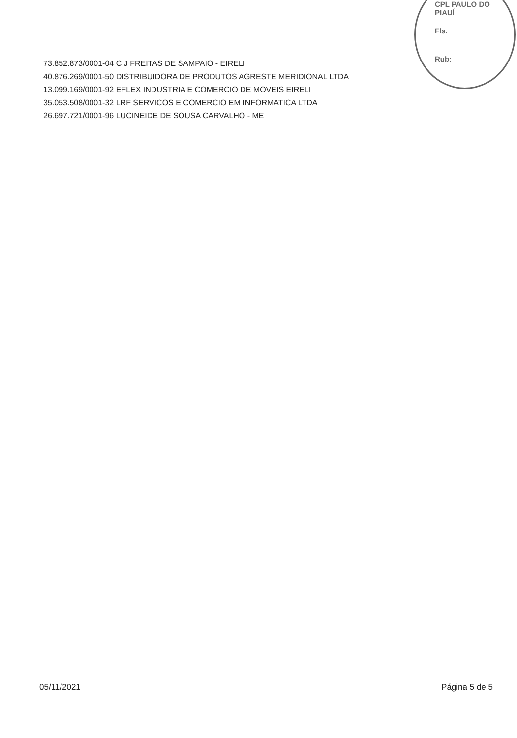CPL PAULO DO PIAUÍ
Fls.________
Rub:________
73.852.873/0001-04 C J FREITAS DE SAMPAIO - EIRELI
40.876.269/0001-50 DISTRIBUIDORA DE PRODUTOS AGRESTE MERIDIONAL LTDA
13.099.169/0001-92 EFLEX INDUSTRIA E COMERCIO DE MOVEIS EIRELI
35.053.508/0001-32 LRF SERVICOS E COMERCIO EM INFORMATICA LTDA
26.697.721/0001-96 LUCINEIDE DE SOUSA CARVALHO - ME
05/11/2021 Página 5 de 5